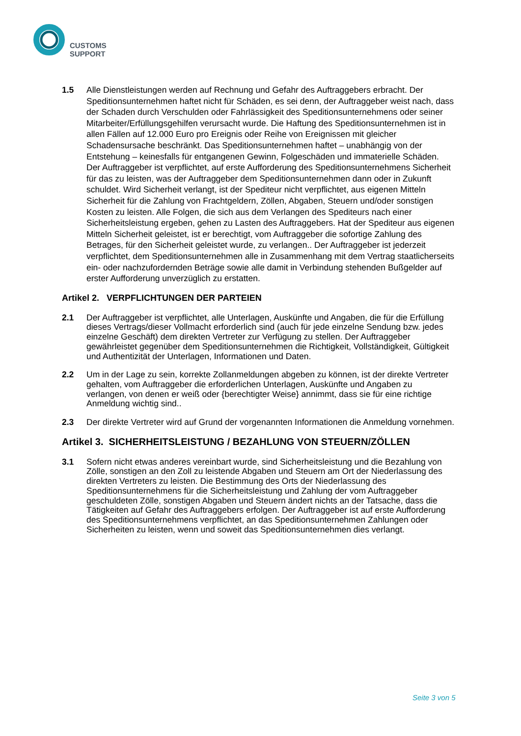CUSTOMS
SUPPORT
1.5 Alle Dienstleistungen werden auf Rechnung und Gefahr des Auftraggebers erbracht. Der Speditionsunternehmen haftet nicht für Schäden, es sei denn, der Auftraggeber weist nach, dass der Schaden durch Verschulden oder Fahrlässigkeit des Speditionsunternehmens oder seiner Mitarbeiter/Erfüllungsgehilfen verursacht wurde. Die Haftung des Speditionsunternehmen ist in allen Fällen auf 12.000 Euro pro Ereignis oder Reihe von Ereignissen mit gleicher Schadensursache beschränkt. Das Speditionsunternehmen haftet – unabhängig von der Entstehung – keinesfalls für entgangenen Gewinn, Folgeschäden und immaterielle Schäden. Der Auftraggeber ist verpflichtet, auf erste Aufforderung des Speditionsunternehmens Sicherheit für das zu leisten, was der Auftraggeber dem Speditionsunternehmen dann oder in Zukunft schuldet. Wird Sicherheit verlangt, ist der Spediteur nicht verpflichtet, aus eigenen Mitteln Sicherheit für die Zahlung von Frachtgeldern, Zöllen, Abgaben, Steuern und/oder sonstigen Kosten zu leisten. Alle Folgen, die sich aus dem Verlangen des Spediteurs nach einer Sicherheitsleistung ergeben, gehen zu Lasten des Auftraggebers. Hat der Spediteur aus eigenen Mitteln Sicherheit geleistet, ist er berechtigt, vom Auftraggeber die sofortige Zahlung des Betrages, für den Sicherheit geleistet wurde, zu verlangen.. Der Auftraggeber ist jederzeit verpflichtet, dem Speditionsunternehmen alle in Zusammenhang mit dem Vertrag staatlicherseits ein- oder nachzufordernden Beträge sowie alle damit in Verbindung stehenden Bußgelder auf erster Aufforderung unverzüglich zu erstatten.
Artikel 2. VERPFLICHTUNGEN DER PARTEIEN
2.1 Der Auftraggeber ist verpflichtet, alle Unterlagen, Auskünfte und Angaben, die für die Erfüllung dieses Vertrags/dieser Vollmacht erforderlich sind (auch für jede einzelne Sendung bzw. jedes einzelne Geschäft) dem direkten Vertreter zur Verfügung zu stellen. Der Auftraggeber gewährleistet gegenüber dem Speditionsunternehmen die Richtigkeit, Vollständigkeit, Gültigkeit und Authentizität der Unterlagen, Informationen und Daten.
2.2 Um in der Lage zu sein, korrekte Zollanmeldungen abgeben zu können, ist der direkte Vertreter gehalten, vom Auftraggeber die erforderlichen Unterlagen, Auskünfte und Angaben zu verlangen, von denen er weiß oder {berechtigter Weise} annimmt, dass sie für eine richtige Anmeldung wichtig sind..
2.3 Der direkte Vertreter wird auf Grund der vorgenannten Informationen die Anmeldung vornehmen.
Artikel 3. SICHERHEITSLEISTUNG / BEZAHLUNG VON STEUERN/ZÖLLEN
3.1 Sofern nicht etwas anderes vereinbart wurde, sind Sicherheitsleistung und die Bezahlung von Zölle, sonstigen an den Zoll zu leistende Abgaben und Steuern am Ort der Niederlassung des direkten Vertreters zu leisten. Die Bestimmung des Orts der Niederlassung des Speditionsunternehmens für die Sicherheitsleistung und Zahlung der vom Auftraggeber geschuldeten Zölle, sonstigen Abgaben und Steuern ändert nichts an der Tatsache, dass die Tätigkeiten auf Gefahr des Auftraggebers erfolgen. Der Auftraggeber ist auf erste Aufforderung des Speditionsunternehmens verpflichtet, an das Speditionsunternehmen Zahlungen oder Sicherheiten zu leisten, wenn und soweit das Speditionsunternehmen dies verlangt.
Seite 3 von 5